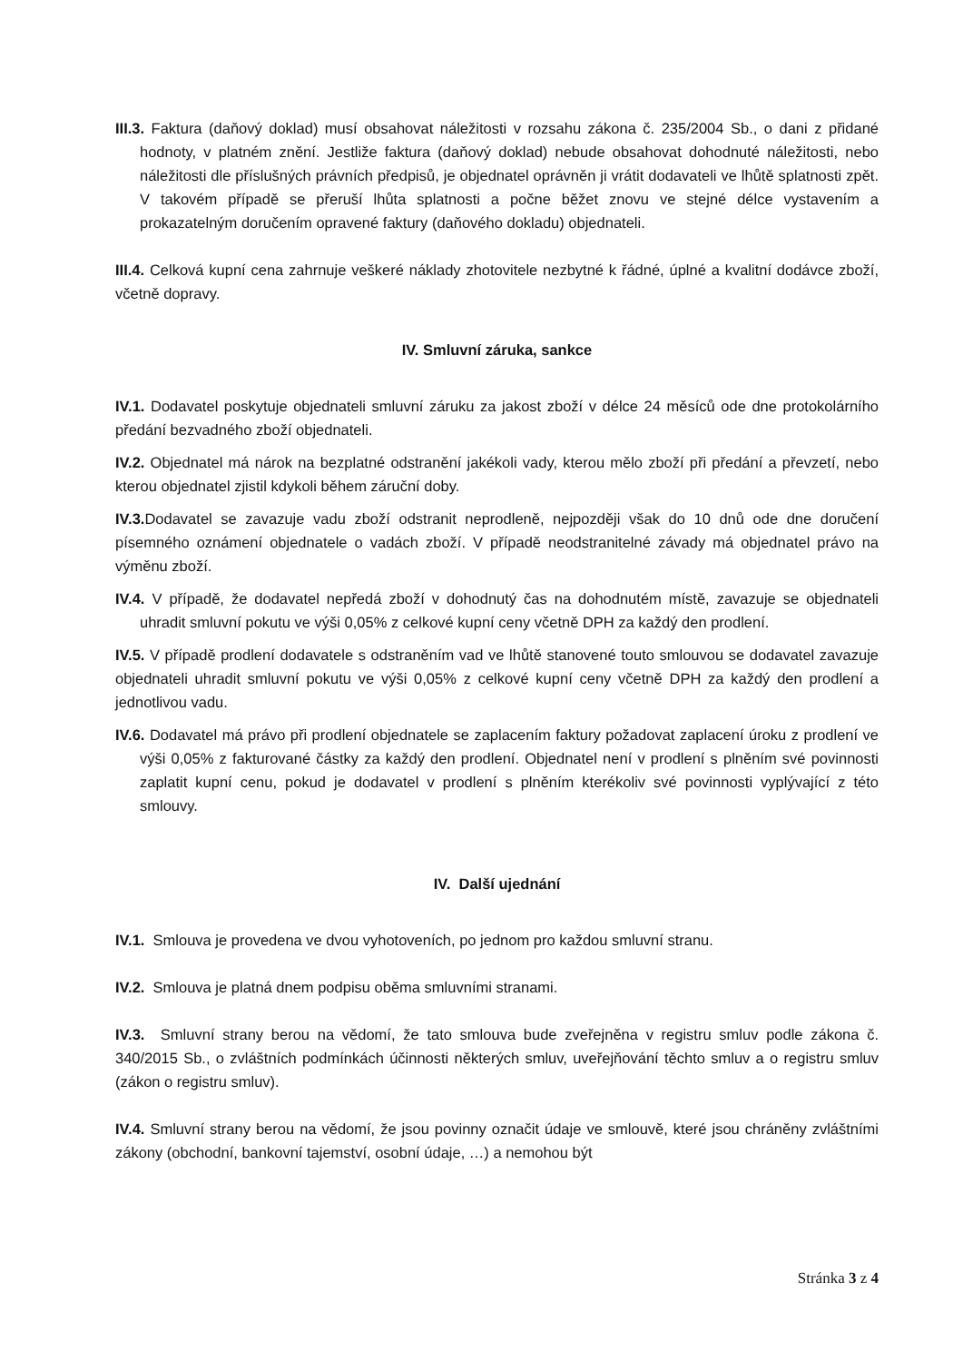III.3. Faktura (daňový doklad) musí obsahovat náležitosti v rozsahu zákona č. 235/2004 Sb., o dani z přidané hodnoty, v platném znění. Jestliže faktura (daňový doklad) nebude obsahovat dohodnuté náležitosti, nebo náležitosti dle příslušných právních předpisů, je objednatel oprávněn ji vrátit dodavateli ve lhůtě splatnosti zpět. V takovém případě se přeruší lhůta splatnosti a počne běžet znovu ve stejné délce vystavením a prokazatelným doručením opravené faktury (daňového dokladu) objednateli.
III.4. Celková kupní cena zahrnuje veškeré náklady zhotovitele nezbytné k řádné, úplné a kvalitní dodávce zboží, včetně dopravy.
IV. Smluvní záruka, sankce
IV.1. Dodavatel poskytuje objednateli smluvní záruku za jakost zboží v délce 24 měsíců ode dne protokolárního předání bezvadného zboží objednateli.
IV.2. Objednatel má nárok na bezplatné odstranění jakékoli vady, kterou mělo zboží při předání a převzetí, nebo kterou objednatel zjistil kdykoli během záruční doby.
IV.3. Dodavatel se zavazuje vadu zboží odstranit neprodleně, nejpozději však do 10 dnů ode dne doručení písemného oznámení objednatele o vadách zboží. V případě neodstranitelné závady má objednatel právo na výměnu zboží.
IV.4. V případě, že dodavatel nepředá zboží v dohodnutý čas na dohodnutém místě, zavazuje se objednateli uhradit smluvní pokutu ve výši 0,05% z celkové kupní ceny včetně DPH za každý den prodlení.
IV.5. V případě prodlení dodavatele s odstraněním vad ve lhůtě stanovené touto smlouvou se dodavatel zavazuje objednateli uhradit smluvní pokutu ve výši 0,05% z celkové kupní ceny včetně DPH za každý den prodlení a jednotlivou vadu.
IV.6. Dodavatel má právo při prodlení objednatele se zaplacením faktury požadovat zaplacení úroku z prodlení ve výši 0,05% z fakturované částky za každý den prodlení. Objednatel není v prodlení s plněním své povinnosti zaplatit kupní cenu, pokud je dodavatel v prodlení s plněním kterékoliv své povinnosti vyplývající z této smlouvy.
IV. Další ujednání
IV.1. Smlouva je provedena ve dvou vyhotoveních, po jednom pro každou smluvní stranu.
IV.2. Smlouva je platná dnem podpisu oběma smluvními stranami.
IV.3. Smluvní strany berou na vědomí, že tato smlouva bude zveřejněna v registru smluv podle zákona č. 340/2015 Sb., o zvláštních podmínkách účinnosti některých smluv, uveřejňování těchto smluv a o registru smluv (zákon o registru smluv).
IV.4. Smluvní strany berou na vědomí, že jsou povinny označit údaje ve smlouvě, které jsou chráněny zvláštními zákony (obchodní, bankovní tajemství, osobní údaje, …) a nemohou být
Stránka 3 z 4